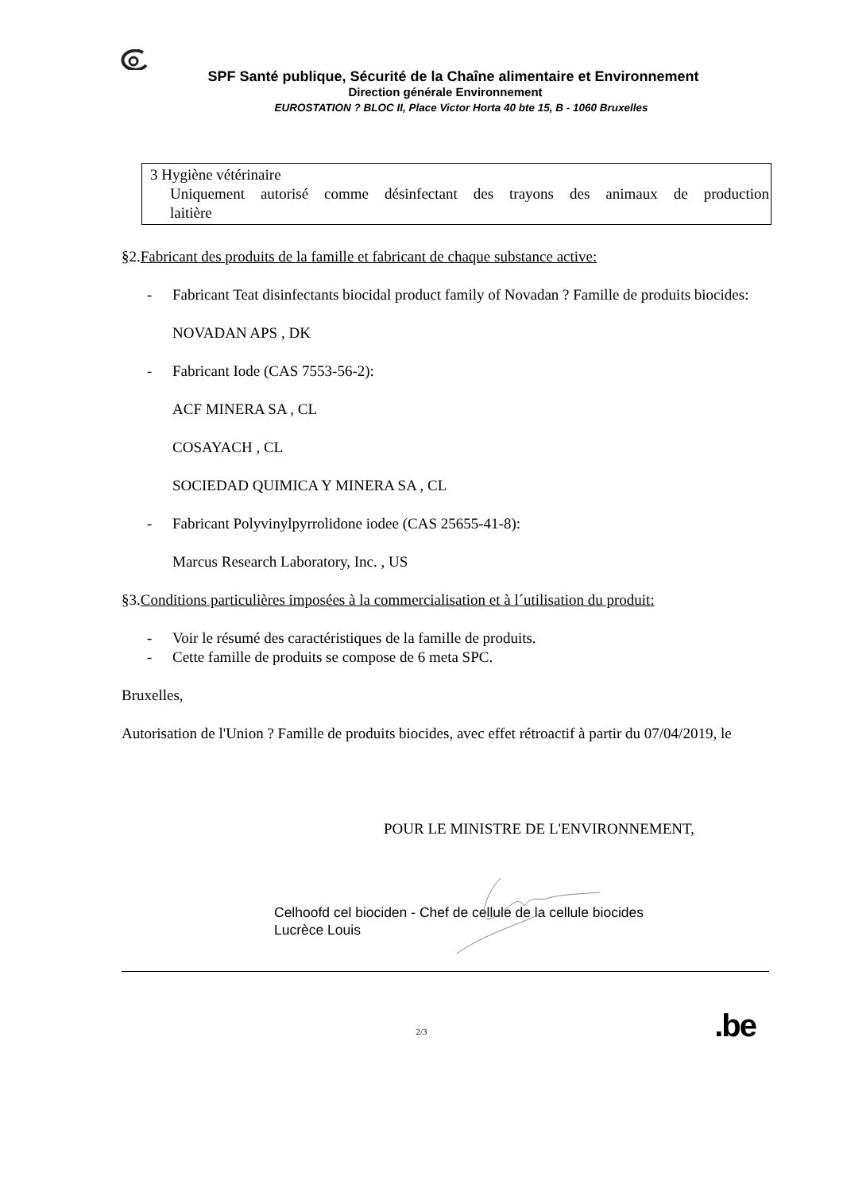SPF Santé publique, Sécurité de la Chaîne alimentaire et Environnement
Direction générale Environnement
EUROSTATION ? BLOC II, Place Victor Horta 40 bte 15, B - 1060 Bruxelles
3 Hygiène vétérinaire
Uniquement autorisé comme désinfectant des trayons des animaux de production
laitière
§2.Fabricant des produits de la famille et fabricant de chaque substance active:
- Fabricant Teat disinfectants biocidal product family of Novadan ? Famille de produits biocides:
NOVADAN APS , DK
- Fabricant Iode (CAS 7553-56-2):
ACF MINERA SA , CL
COSAYACH , CL
SOCIEDAD QUIMICA Y MINERA SA , CL
- Fabricant Polyvinylpyrrolidone iodee (CAS 25655-41-8):
Marcus Research Laboratory, Inc. , US
§3.Conditions particulières imposées à la commercialisation et à l´utilisation du produit:
- Voir le résumé des caractéristiques de la famille de produits.
- Cette famille de produits se compose de 6 meta SPC.
Bruxelles,
Autorisation de l'Union ? Famille de produits biocides, avec effet rétroactif à partir du 07/04/2019, le
POUR LE MINISTRE DE L'ENVIRONNEMENT,
Celhoofd cel biociden - Chef de cellule de la cellule biocides
Lucrèce Louis
.be 2/3